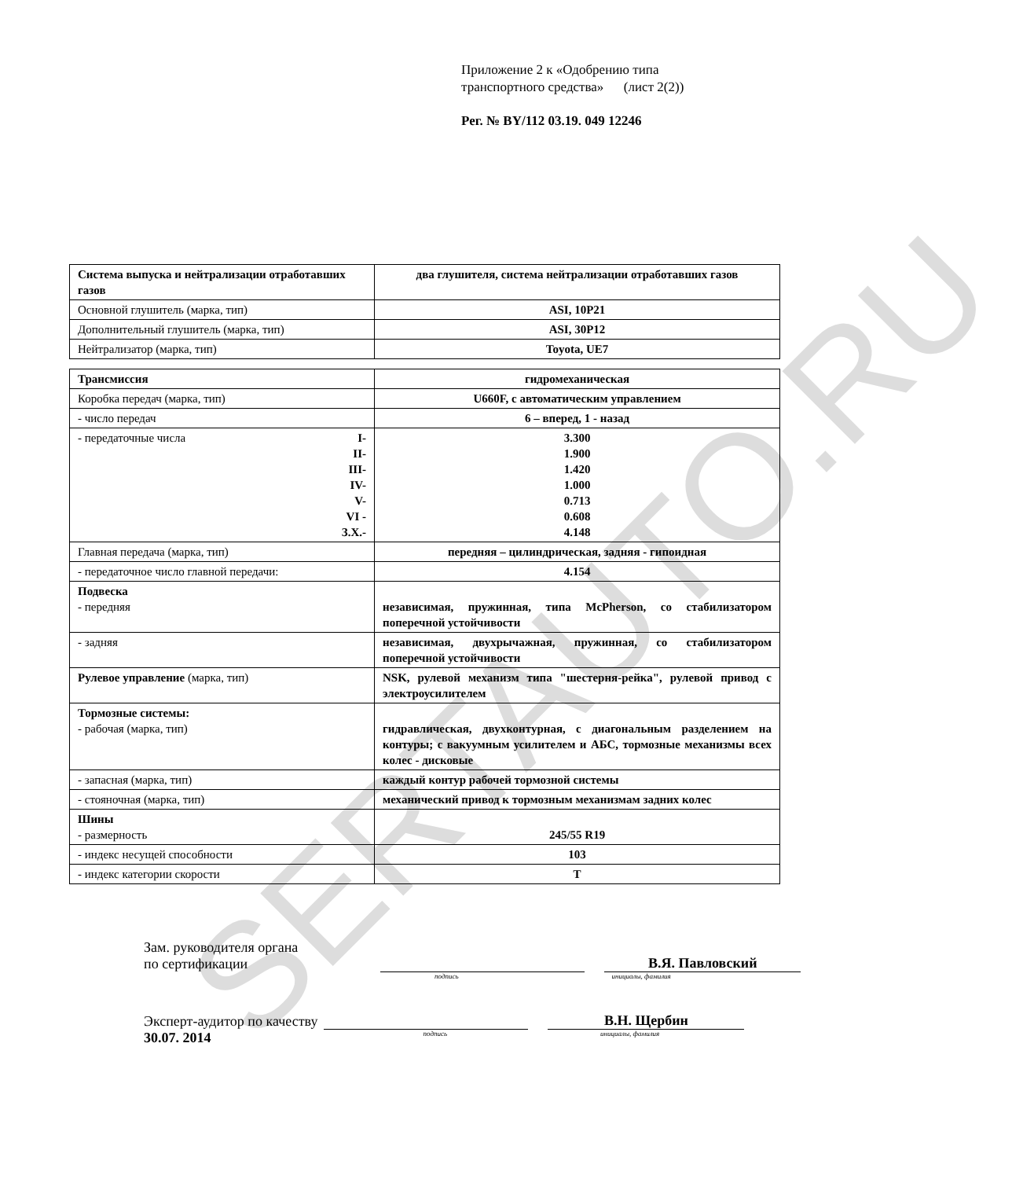SERTAUTO.RU
Приложение 2 к «Одобрению типа
транспортного средства» (лист 2(2))
Рег. № BY/112 03.19. 049 12246
| Система выпуска и нейтрализации отработавших газов | два глушителя, система нейтрализации отработавших газов |
| Основной глушитель (марка, тип) | ASI, 10P21 |
| Дополнительный глушитель (марка, тип) | ASI, 30P12 |
| Нейтрализатор (марка, тип) | Toyota, UE7 |
| Трансмиссия | гидромеханическая |
| Коробка передач (марка, тип) | U660F, с автоматическим управлением |
| - число передач | 6 – вперед, 1 - назад |
| - передаточные числа I- II- III- IV- V- VI - З.Х.- | 3.300 1.900 1.420 1.000 0.713 0.608 4.148 |
| Главная передача (марка, тип) | передняя – цилиндрическая, задняя - гипоидная |
| - передаточное число главной передачи: | 4.154 |
| Подвеска - передняя | независимая, пружинная, типа McPherson, со стабилизатором поперечной устойчивости |
| - задняя | независимая, двухрычажная, пружинная, со стабилизатором поперечной устойчивости |
| Рулевое управление (марка, тип) | NSK, рулевой механизм типа "шестерня-рейка", рулевой привод с электроусилителем |
| Тормозные системы: - рабочая (марка, тип) | гидравлическая, двухконтурная, с диагональным разделением на контуры; с вакуумным усилителем и АБС, тормозные механизмы всех колес - дисковые |
| - запасная (марка, тип) | каждый контур рабочей тормозной системы |
| - стояночная (марка, тип) | механический привод к тормозным механизмам задних колес |
| Шины - размерность | 245/55 R19 |
| - индекс несущей способности | 103 |
| - индекс категории скорости | T |
Зам. руководителя органа
по сертификации
В.Я. Павловский
подпись инициалы, фамилия
Эксперт-аудитор по качеству
В.Н. Щербин
30.07. 2014 подпись инициалы, фамилия